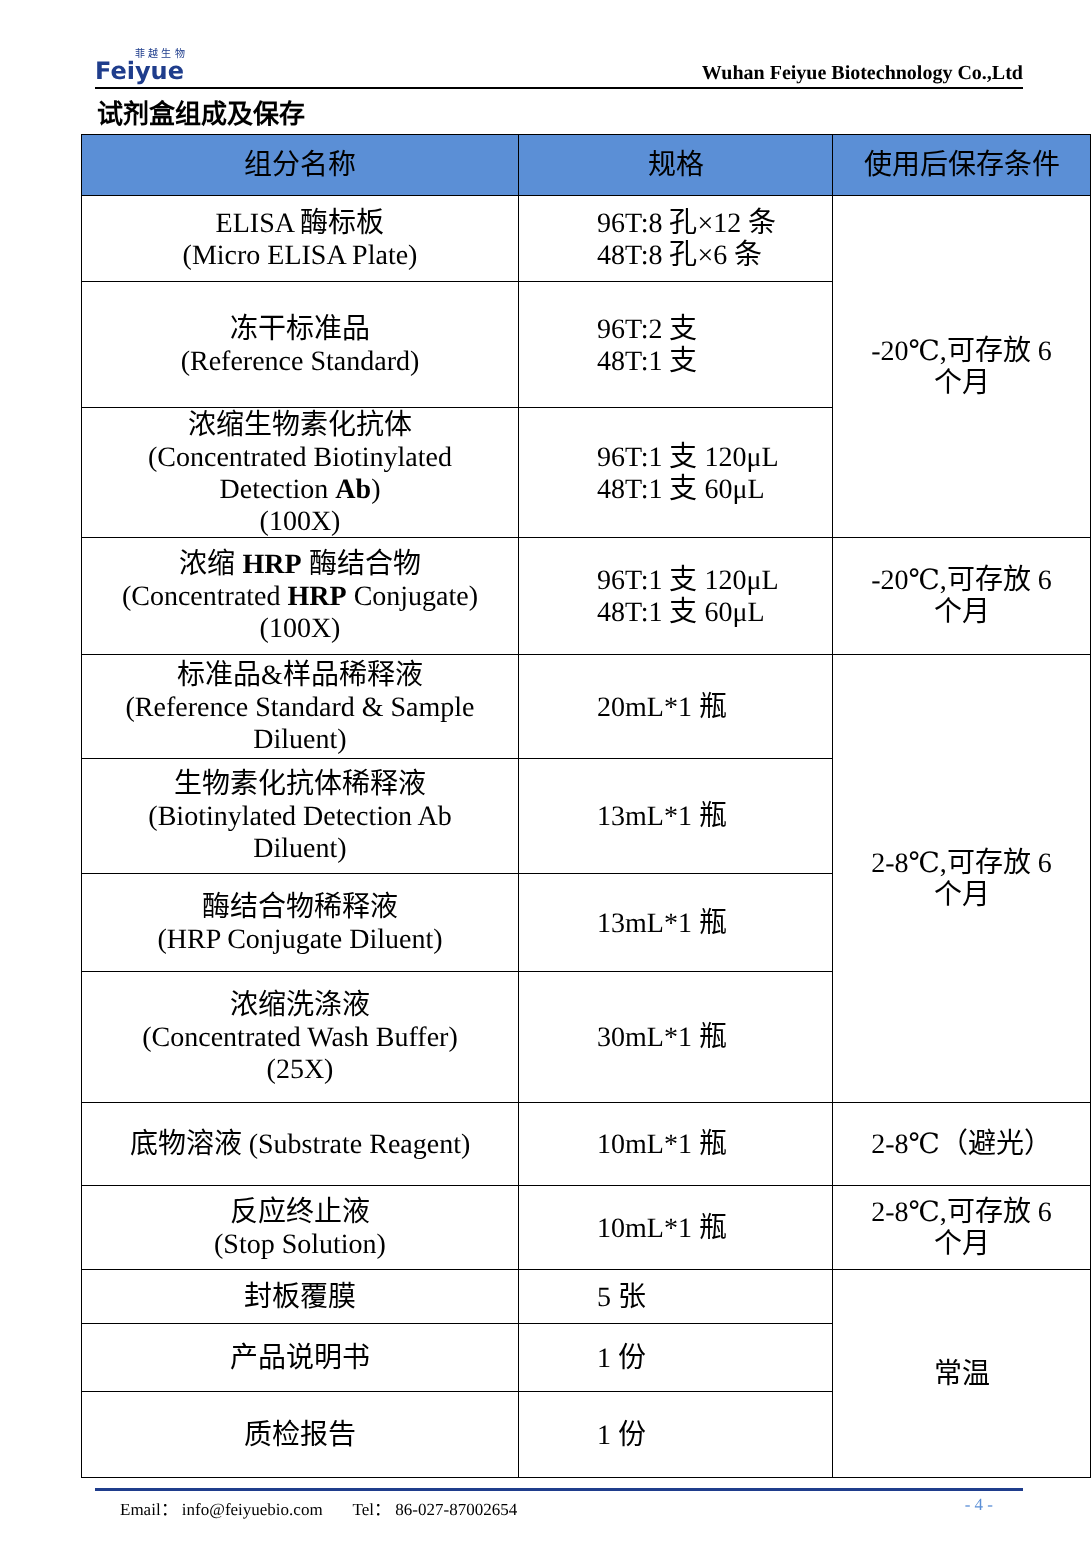菲 越 生 物
Feiyue
Wuhan Feiyue Biotechnology Co.,Ltd
试剂盒组成及保存
| 组分名称 | 规格 | 使用后保存条件 |
| --- | --- | --- |
| ELISA 酶标板 (Micro ELISA Plate) | 96T:8 孔×12 条 48T:8 孔×6 条 | -20℃,可存放 6 个月 |
| 冻干标准品 (Reference Standard) | 96T:2 支 48T:1 支 | |
| 浓缩生物素化抗体 (Concentrated Biotinylated Detection Ab ) (100X) | 96T:1 支 120μL 48T:1 支 60μL | |
| 浓缩 HRP 酶结合物 (Concentrated HRP Conjugate) (100X) | 96T:1 支 120μL 48T:1 支 60μL | -20℃,可存放 6 个月 |
| 标准品&样品稀释液 (Reference Standard & Sample Diluent) | 20mL*1 瓶 | 2-8℃,可存放 6 个月 |
| 生物素化抗体稀释液 (Biotinylated Detection Ab Diluent) | 13mL*1 瓶 | |
| 酶结合物稀释液 (HRP Conjugate Diluent) | 13mL*1 瓶 | |
| 浓缩洗涤液 (Concentrated Wash Buffer) (25X) | 30mL*1 瓶 | |
| 底物溶液 (Substrate Reagent) | 10mL*1 瓶 | 2-8℃（避光） |
| 反应终止液 (Stop Solution) | 10mL*1 瓶 | 2-8℃,可存放 6 个月 |
| 封板覆膜 | 5 张 | 常温 |
| 产品说明书 | 1 份 | |
| 质检报告 | 1 份 | |
Email： info@feiyuebio.com Tel： 86-027-87002654 - 4 -